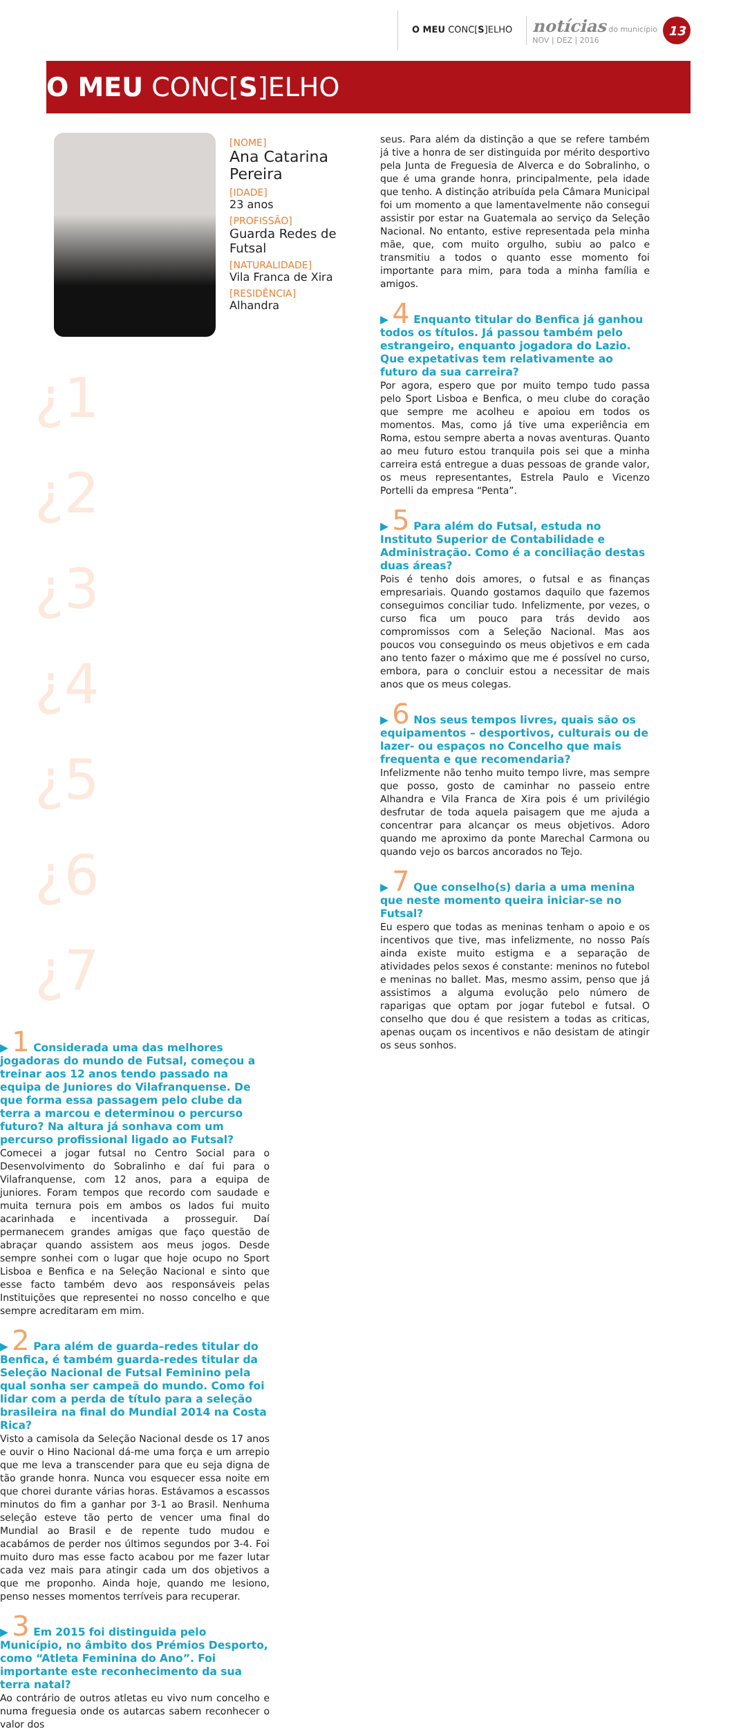O MEU CONC[S]ELHO
notícias do município
NOV | DEZ | 2016
13
O MEU CONC[S]ELHO
[NOME]
Ana Catarina Pereira
[IDADE]
23 anos
[PROFISSÃO]
Guarda Redes de Futsal
[NATURALIDADE]
Vila Franca de Xira
[RESIDÊNCIA]
Alhandra
¿1
¿2
¿3
¿4
¿5
¿6
¿7
▶ 1 Considerada uma das melhores jogadoras do mundo de Futsal, começou a treinar aos 12 anos tendo passado na equipa de Juniores do Vilafranquense. De que forma essa passagem pelo clube da terra a marcou e determinou o percurso futuro? Na altura já sonhava com um percurso profissional ligado ao Futsal?
Comecei a jogar futsal no Centro Social para o Desenvolvimento do Sobralinho e daí fui para o Vilafranquense, com 12 anos, para a equipa de juniores. Foram tempos que recordo com saudade e muita ternura pois em ambos os lados fui muito acarinhada e incentivada a prosseguir. Daí permanecem grandes amigas que faço questão de abraçar quando assistem aos meus jogos. Desde sempre sonhei com o lugar que hoje ocupo no Sport Lisboa e Benfica e na Seleção Nacional e sinto que esse facto também devo aos responsáveis pelas Instituições que representei no nosso concelho e que sempre acreditaram em mim.
▶ 2 Para além de guarda–redes titular do Benfica, é também guarda-redes titular da Seleção Nacional de Futsal Feminino pela qual sonha ser campeã do mundo. Como foi lidar com a perda de título para a seleção brasileira na final do Mundial 2014 na Costa Rica?
Visto a camisola da Seleção Nacional desde os 17 anos e ouvir o Hino Nacional dá-me uma força e um arrepio que me leva a transcender para que eu seja digna de tão grande honra. Nunca vou esquecer essa noite em que chorei durante várias horas. Estávamos a escassos minutos do fim a ganhar por 3-1 ao Brasil. Nenhuma seleção esteve tão perto de vencer uma final do Mundial ao Brasil e de repente tudo mudou e acabámos de perder nos últimos segundos por 3-4. Foi muito duro mas esse facto acabou por me fazer lutar cada vez mais para atingir cada um dos objetivos a que me proponho. Ainda hoje, quando me lesiono, penso nesses momentos terríveis para recuperar.
▶ 3 Em 2015 foi distinguida pelo Município, no âmbito dos Prémios Desporto, como “Atleta Feminina do Ano”. Foi importante este reconhecimento da sua terra natal?
Ao contrário de outros atletas eu vivo num concelho e numa freguesia onde os autarcas sabem reconhecer o valor dos
seus. Para além da distinção a que se refere também já tive a honra de ser distinguida por mérito desportivo pela Junta de Freguesia de Alverca e do Sobralinho, o que é uma grande honra, principalmente, pela idade que tenho. A distinção atribuída pela Câmara Municipal foi um momento a que lamentavelmente não consegui assistir por estar na Guatemala ao serviço da Seleção Nacional. No entanto, estive representada pela minha mãe, que, com muito orgulho, subiu ao palco e transmitiu a todos o quanto esse momento foi importante para mim, para toda a minha família e amigos.
▶ 4 Enquanto titular do Benfica já ganhou todos os títulos. Já passou também pelo estrangeiro, enquanto jogadora do Lazio. Que expetativas tem relativamente ao futuro da sua carreira?
Por agora, espero que por muito tempo tudo passa pelo Sport Lisboa e Benfica, o meu clube do coração que sempre me acolheu e apoiou em todos os momentos. Mas, como já tive uma experiência em Roma, estou sempre aberta a novas aventuras. Quanto ao meu futuro estou tranquila pois sei que a minha carreira está entregue a duas pessoas de grande valor, os meus representantes, Estrela Paulo e Vicenzo Portelli da empresa “Penta”.
▶ 5 Para além do Futsal, estuda no Instituto Superior de Contabilidade e Administração. Como é a conciliação destas duas áreas?
Pois é tenho dois amores, o futsal e as finanças empresariais. Quando gostamos daquilo que fazemos conseguimos conciliar tudo. Infelizmente, por vezes, o curso fica um pouco para trás devido aos compromissos com a Seleção Nacional. Mas aos poucos vou conseguindo os meus objetivos e em cada ano tento fazer o máximo que me é possível no curso, embora, para o concluir estou a necessitar de mais anos que os meus colegas.
▶ 6 Nos seus tempos livres, quais são os equipamentos – desportivos, culturais ou de lazer- ou espaços no Concelho que mais frequenta e que recomendaria?
Infelizmente não tenho muito tempo livre, mas sempre que posso, gosto de caminhar no passeio entre Alhandra e Vila Franca de Xira pois é um privilégio desfrutar de toda aquela paisagem que me ajuda a concentrar para alcançar os meus objetivos. Adoro quando me aproximo da ponte Marechal Carmona ou quando vejo os barcos ancorados no Tejo.
▶ 7 Que conselho(s) daria a uma menina que neste momento queira iniciar-se no Futsal?
Eu espero que todas as meninas tenham o apoio e os incentivos que tive, mas infelizmente, no nosso País ainda existe muito estigma e a separação de atividades pelos sexos é constante: meninos no futebol e meninas no ballet. Mas, mesmo assim, penso que já assistimos a alguma evolução pelo número de raparigas que optam por jogar futebol e futsal. O conselho que dou é que resistem a todas as criticas, apenas ouçam os incentivos e não desistam de atingir os seus sonhos.